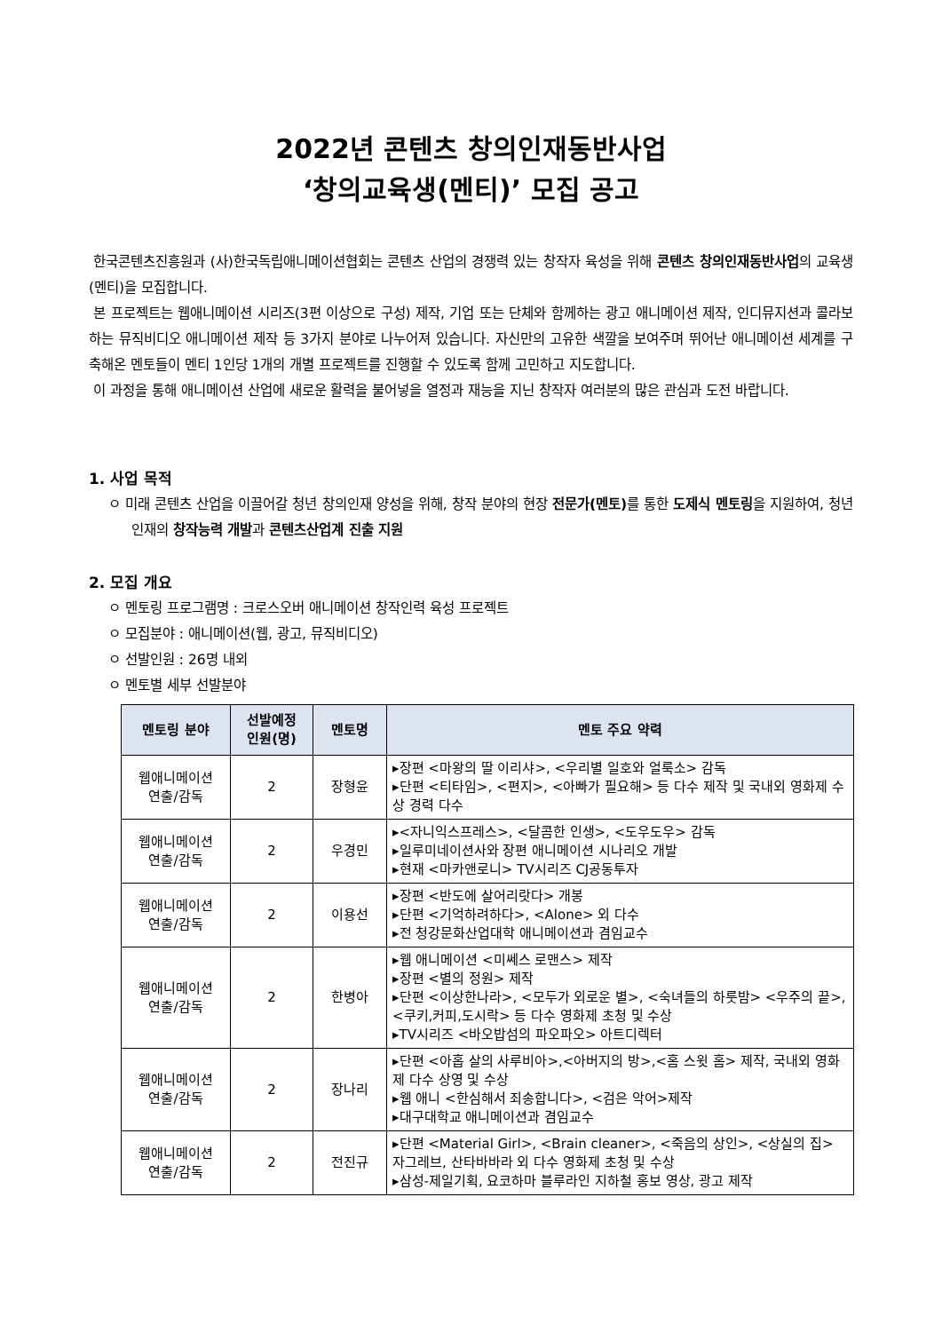2022년 콘텐츠 창의인재동반사업
‘창의교육생(멘티)’ 모집 공고
한국콘텐츠진흥원과 (사)한국독립애니메이션협회는 콘텐츠 산업의 경쟁력 있는 창작자 육성을 위해 콘텐츠 창의인재동반사업의 교육생(멘티)을 모집합니다.
본 프로젝트는 웹애니메이션 시리즈(3편 이상으로 구성) 제작, 기업 또는 단체와 함께하는 광고 애니메이션 제작, 인디뮤지션과 콜라보하는 뮤직비디오 애니메이션 제작 등 3가지 분야로 나누어져 있습니다. 자신만의 고유한 색깔을 보여주며 뛰어난 애니메이션 세계를 구축해온 멘토들이 멘티 1인당 1개의 개별 프로젝트를 진행할 수 있도록 함께 고민하고 지도합니다.
이 과정을 통해 애니메이션 산업에 새로운 활력을 불어넣을 열정과 재능을 지닌 창작자 여러분의 많은 관심과 도전 바랍니다.
1. 사업 목적
ㅇ 미래 콘텐츠 산업을 이끌어갈 청년 창의인재 양성을 위해, 창작 분야의 현장 전문가(멘토) 를 통한 도제식 멘토링을 지원하여, 청년 인재의 창작능력 개발과 콘텐츠산업계 진출 지원
2. 모집 개요
ㅇ 멘토링 프로그램명 : 크로스오버 애니메이션 창작인력 육성 프로젝트
ㅇ 모집분야 : 애니메이션(웹, 광고, 뮤직비디오)
ㅇ 선발인원 : 26명 내외
ㅇ 멘토별 세부 선발분야
| 멘토링 분야 | 선발예정 인원(명) | 멘토명 | 멘토 주요 약력 |
| --- | --- | --- | --- |
| 웹애니메이션 연출/감독 | 2 | 장형윤 | ▸장편 <마왕의 딸 이리샤>, <우리별 일호와 얼룩소> 감독 ▸단편 <티타임>, <편지>, <아빠가 필요해> 등 다수 제작 및 국내외 영화제 수상 경력 다수 |
| 웹애니메이션 연출/감독 | 2 | 우경민 | ▸<자니익스프레스>, <달콤한 인생>, <도우도우> 감독 ▸일루미네이션사와 장편 애니메이션 시나리오 개발 ▸현재 <마카앤로니> TV시리즈 CJ공동투자 |
| 웹애니메이션 연출/감독 | 2 | 이용선 | ▸장편 <반도에 살어리랏다> 개봉 ▸단편 <기억하려하다>, <Alone> 외 다수 ▸전 청강문화산업대학 애니메이션과 겸임교수 |
| 웹애니메이션 연출/감독 | 2 | 한병아 | ▸웹 애니메이션 <미쎄스 로맨스> 제작 ▸장편 <별의 정원> 제작 ▸단편 <이상한나라>, <모두가 외로운 별>, <숙녀들의 하룻밤> <우주의 끝>, <쿠키,커피,도시락> 등 다수 영화제 초청 및 수상 ▸TV시리즈 <바오밥섬의 파오파오> 아트디렉터 |
| 웹애니메이션 연출/감독 | 2 | 장나리 | ▸단편 <아홉 살의 사루비아>,<아버지의 방>,<홈 스윗 홈> 제작, 국내외 영화제 다수 상영 및 수상 ▸웹 애니 <한심해서 죄송합니다>, <검은 악어>제작 ▸대구대학교 애니메이션과 겸임교수 |
| 웹애니메이션 연출/감독 | 2 | 전진규 | ▸단편 <Material Girl>, <Brain cleaner>, <죽음의 상인>, <상실의 집> 자그레브, 산타바바라 외 다수 영화제 초청 및 수상 ▸삼성-제일기획, 요코하마 블루라인 지하철 홍보 영상, 광고 제작 |